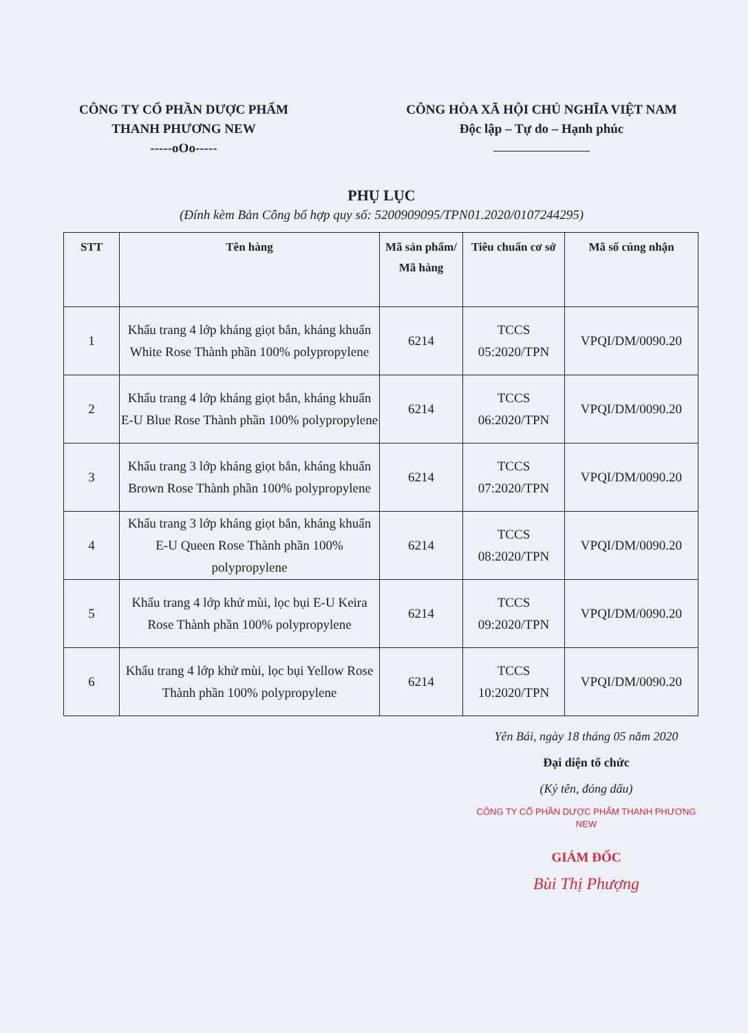CÔNG TY CỔ PHẦN DƯỢC PHẨM
THANH PHƯƠNG NEW
-----oOo-----
CÔNG HÒA XÃ HỘI CHỦ NGHĨA VIỆT NAM
Độc lập – Tự do – Hạnh phúc
PHỤ LỤC
(Đính kèm Bản Công bố hợp quy số: 5200909095/TPN01.2020/0107244295)
| STT | Tên hàng | Mã sản phẩm/ Mã hàng | Tiêu chuẩn cơ sở | Mã số cúng nhận |
| --- | --- | --- | --- | --- |
| 1 | Khẩu trang 4 lớp kháng giọt bắn, kháng khuẩn White Rose Thành phần 100% polypropylene | 6214 | TCCS 05:2020/TPN | VPQI/DM/0090.20 |
| 2 | Khẩu trang 4 lớp kháng giọt bắn, kháng khuẩn E-U Blue Rose Thành phần 100% polypropylene | 6214 | TCCS 06:2020/TPN | VPQI/DM/0090.20 |
| 3 | Khẩu trang 3 lớp kháng giọt bắn, kháng khuẩn Brown Rose Thành phần 100% polypropylene | 6214 | TCCS 07:2020/TPN | VPQI/DM/0090.20 |
| 4 | Khẩu trang 3 lớp kháng giọt bắn, kháng khuẩn E-U Queen Rose Thành phần 100% polypropylene | 6214 | TCCS 08:2020/TPN | VPQI/DM/0090.20 |
| 5 | Khẩu trang 4 lớp khử mùi, lọc bụi E-U Keira Rose Thành phần 100% polypropylene | 6214 | TCCS 09:2020/TPN | VPQI/DM/0090.20 |
| 6 | Khẩu trang 4 lớp khử mùi, lọc bụi Yellow Rose Thành phần 100% polypropylene | 6214 | TCCS 10:2020/TPN | VPQI/DM/0090.20 |
Yên Bái, ngày 18 tháng 05 năm 2020
Đại diện tổ chức
(Ký tên, đóng dấu)
CÔNG TY CỔ PHẦN DƯỢC PHẨM THANH PHƯƠNG NEW
GIÁM ĐỐC
Bùi Thị Phượng